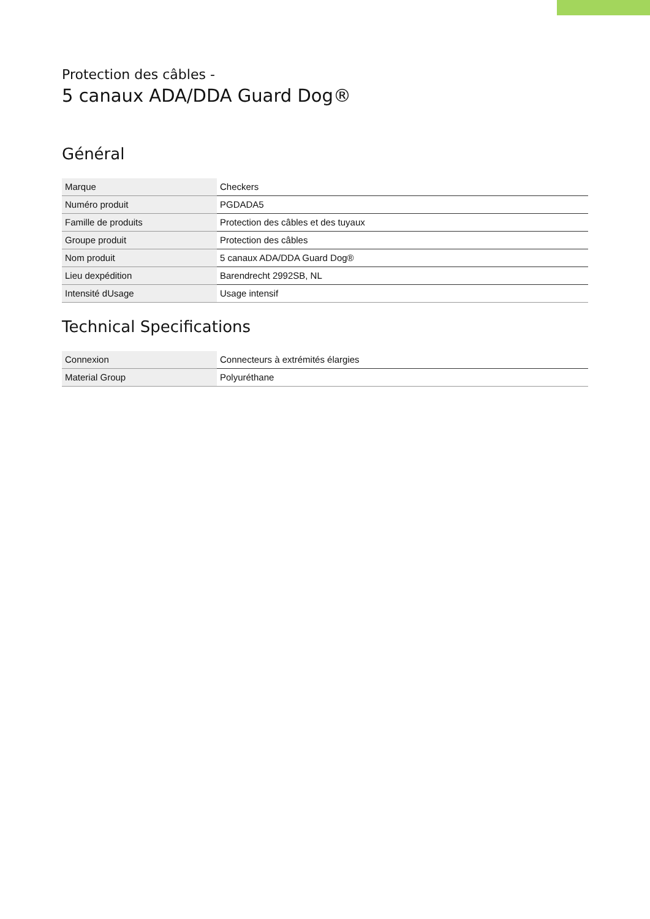Protection des câbles -
5 canaux ADA/DDA Guard Dog®
Général
| Marque | Checkers |
| Numéro produit | PGDADA5 |
| Famille de produits | Protection des câbles et des tuyaux |
| Groupe produit | Protection des câbles |
| Nom produit | 5 canaux ADA/DDA Guard Dog® |
| Lieu dexpédition | Barendrecht 2992SB, NL |
| Intensité dUsage | Usage intensif |
Technical Specifications
| Connexion | Connecteurs à extrémités élargies |
| Material Group | Polyuréthane |